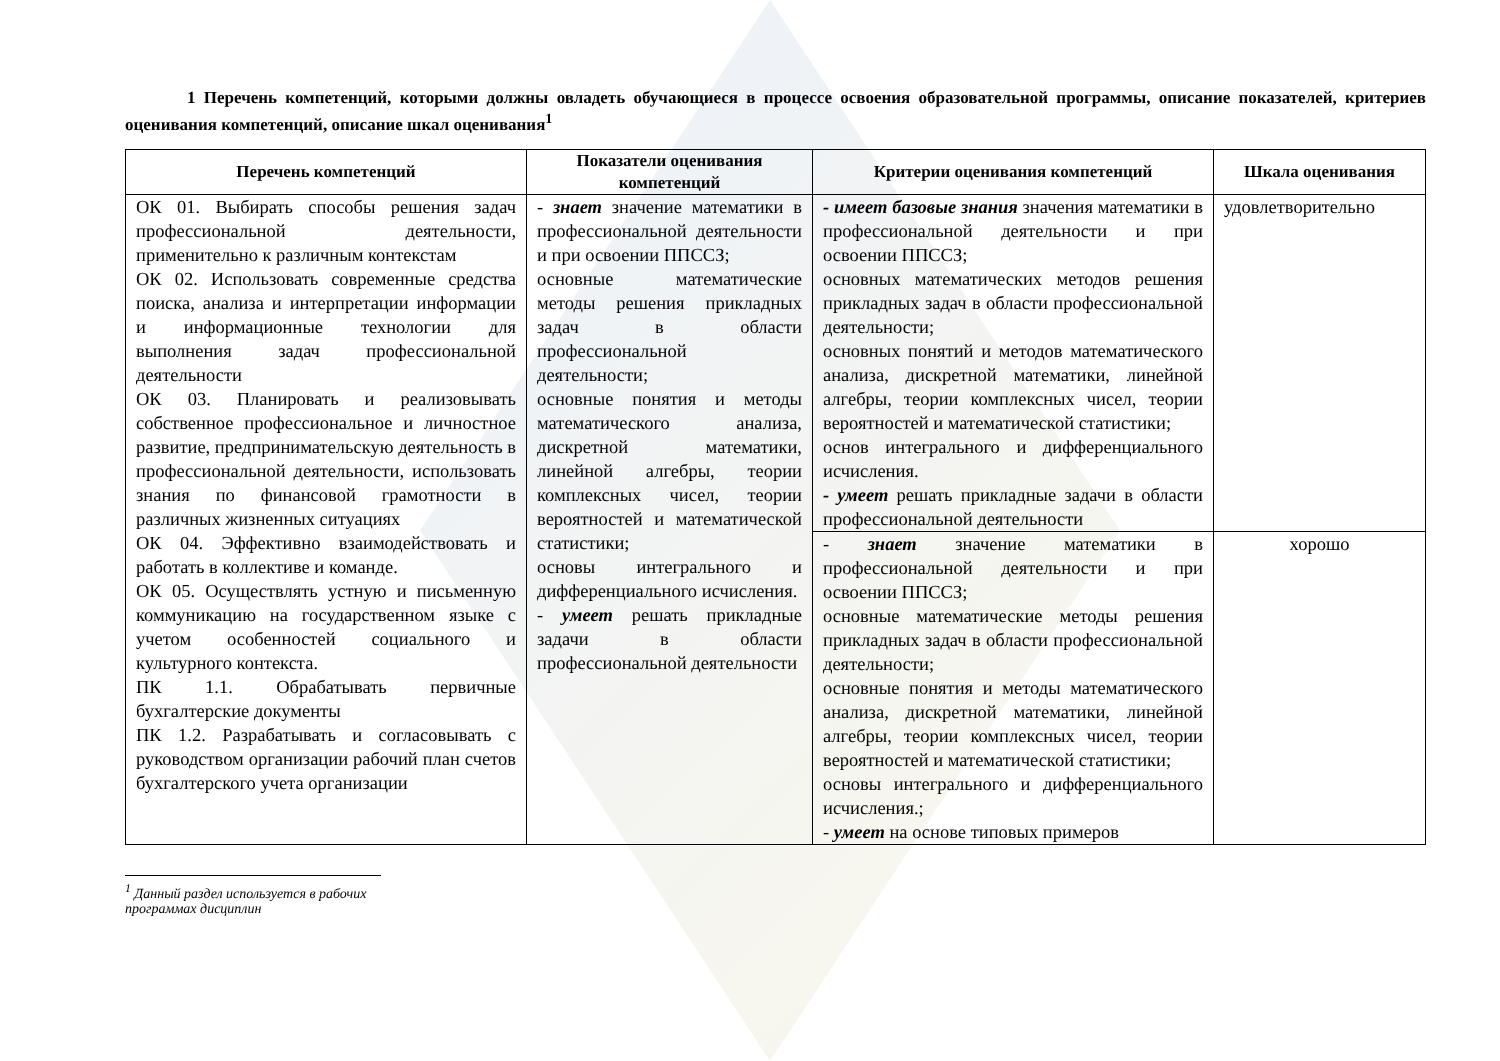1 Перечень компетенций, которыми должны овладеть обучающиеся в процессе освоения образовательной программы, описание показателей, критериев оценивания компетенций, описание шкал оценивания<sup>1</sup>
| Перечень компетенций | Показатели оценивания компетенций | Критерии оценивания компетенций | Шкала оценивания |
| --- | --- | --- | --- |
| ОК 01. Выбирать способы решения задач профессиональной деятельности, применительно к различным контекстам ОК 02. Использовать современные средства поиска, анализа и интерпретации информации и информационные технологии для выполнения задач профессиональной деятельности ОК 03. Планировать и реализовывать собственное профессиональное и личностное развитие, предпринимательскую деятельность в профессиональной деятельности, использовать знания по финансовой грамотности в различных жизненных ситуациях ОК 04. Эффективно взаимодействовать и работать в коллективе и команде. ОК 05. Осуществлять устную и письменную коммуникацию на государственном языке с учетом особенностей социального и культурного контекста. ПК 1.1. Обрабатывать первичные бухгалтерские документы ПК 1.2. Разрабатывать и согласовывать с руководством организации рабочий план счетов бухгалтерского учета организации | - знает значение математики в профессиональной деятельности и при освоении ППССЗ; основные математические методы решения прикладных задач в области профессиональной деятельности; основные понятия и методы математического анализа, дискретной математики, линейной алгебры, теории комплексных чисел, теории вероятностей и математической статистики; основы интегрального и дифференциального исчисления. - умеет решать прикладные задачи в области профессиональной деятельности | - имеет базовые знания значения математики в профессиональной деятельности и при освоении ППССЗ; основных математических методов решения прикладных задач в области профессиональной деятельности; основных понятий и методов математического анализа, дискретной математики, линейной алгебры, теории комплексных чисел, теории вероятностей и математической статистики; основ интегрального и дифференциального исчисления. - умеет решать прикладные задачи в области профессиональной деятельности | удовлетворительно |
| | | - знает значение математики в профессиональной деятельности и при освоении ППССЗ; основные математические методы решения прикладных задач в области профессиональной деятельности; основные понятия и методы математического анализа, дискретной математики, линейной алгебры, теории комплексных чисел, теории вероятностей и математической статистики; основы интегрального и дифференциального исчисления.; - умеет на основе типовых примеров | хорошо |
<sup>1</sup> Данный раздел используется в рабочих программах дисциплин